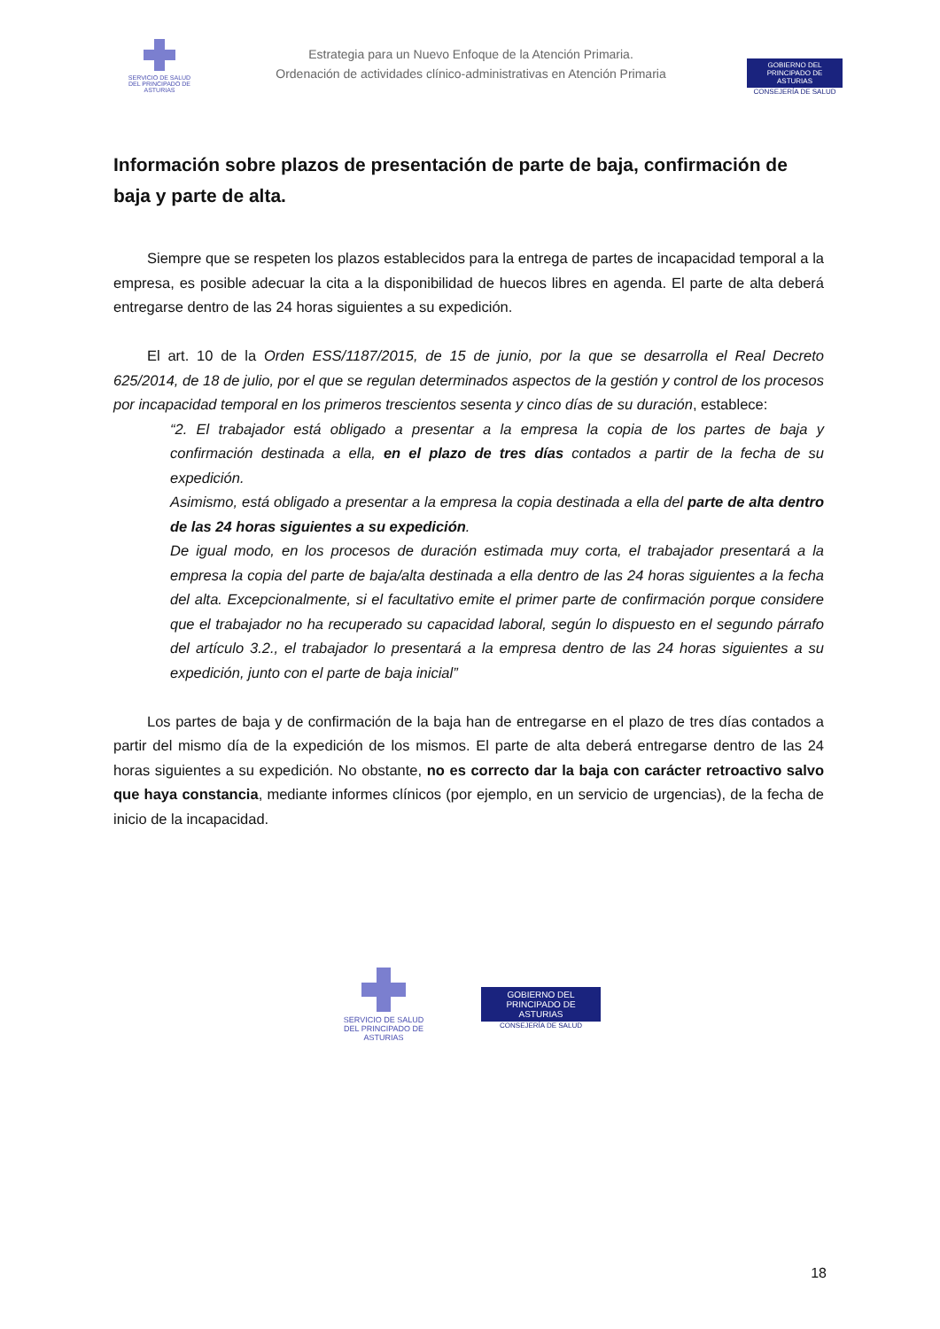SERVICIO DE SALUD
DEL PRINCIPADO DE ASTURIAS
Estrategia para un Nuevo Enfoque de la Atención Primaria.
Ordenación de actividades clínico-administrativas en Atención Primaria
GOBIERNO DEL
PRINCIPADO DE ASTURIAS
CONSEJERÍA DE SALUD
Información sobre plazos de presentación de parte de baja, confirmación de baja y parte de alta.
Siempre que se respeten los plazos establecidos para la entrega de partes de incapacidad temporal a la empresa, es posible adecuar la cita a la disponibilidad de huecos libres en agenda. El parte de alta deberá entregarse dentro de las 24 horas siguientes a su expedición.
El art. 10 de la Orden ESS/1187/2015, de 15 de junio, por la que se desarrolla el Real Decreto 625/2014, de 18 de julio, por el que se regulan determinados aspectos de la gestión y control de los procesos por incapacidad temporal en los primeros trescientos sesenta y cinco días de su duración, establece:
“2. El trabajador está obligado a presentar a la empresa la copia de los partes de baja y confirmación destinada a ella, en el plazo de tres días contados a partir de la fecha de su expedición.
Asimismo, está obligado a presentar a la empresa la copia destinada a ella del parte de alta dentro de las 24 horas siguientes a su expedición.
De igual modo, en los procesos de duración estimada muy corta, el trabajador presentará a la empresa la copia del parte de baja/alta destinada a ella dentro de las 24 horas siguientes a la fecha del alta. Excepcionalmente, si el facultativo emite el primer parte de confirmación porque considere que el trabajador no ha recuperado su capacidad laboral, según lo dispuesto en el segundo párrafo del artículo 3.2., el trabajador lo presentará a la empresa dentro de las 24 horas siguientes a su expedición, junto con el parte de baja inicial”
Los partes de baja y de confirmación de la baja han de entregarse en el plazo de tres días contados a partir del mismo día de la expedición de los mismos. El parte de alta deberá entregarse dentro de las 24 horas siguientes a su expedición. No obstante, no es correcto dar la baja con carácter retroactivo salvo que haya constancia, mediante informes clínicos (por ejemplo, en un servicio de urgencias), de la fecha de inicio de la incapacidad.
SERVICIO DE SALUD
DEL PRINCIPADO DE ASTURIAS
GOBIERNO DEL
PRINCIPADO DE ASTURIAS
CONSEJERÍA DE SALUD
18